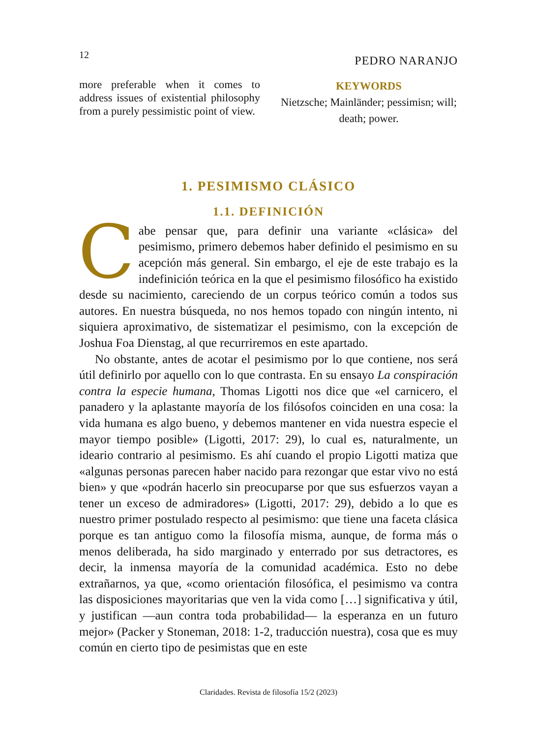12 PEDRO NARANJO
more preferable when it comes to address issues of existential philosophy from a purely pessimistic point of view.
KEYWORDS
Nietzsche; Mainländer; pessimisn; will; death; power.
1. PESIMISMO CLÁSICO
1.1. DEFINICIÓN
Cabe pensar que, para definir una variante «clásica» del pesimismo, primero debemos haber definido el pesimismo en su acepción más general. Sin embargo, el eje de este trabajo es la indefinición teórica en la que el pesimismo filosófico ha existido desde su nacimiento, careciendo de un corpus teórico común a todos sus autores. En nuestra búsqueda, no nos hemos topado con ningún intento, ni siquiera aproximativo, de sistematizar el pesimismo, con la excepción de Joshua Foa Dienstag, al que recurriremos en este apartado.
No obstante, antes de acotar el pesimismo por lo que contiene, nos será útil definirlo por aquello con lo que contrasta. En su ensayo La conspiración contra la especie humana, Thomas Ligotti nos dice que «el carnicero, el panadero y la aplastante mayoría de los filósofos coinciden en una cosa: la vida humana es algo bueno, y debemos mantener en vida nuestra especie el mayor tiempo posible» (Ligotti, 2017: 29), lo cual es, naturalmente, un ideario contrario al pesimismo. Es ahí cuando el propio Ligotti matiza que «algunas personas parecen haber nacido para rezongar que estar vivo no está bien» y que «podrán hacerlo sin preocuparse por que sus esfuerzos vayan a tener un exceso de admiradores» (Ligotti, 2017: 29), debido a lo que es nuestro primer postulado respecto al pesimismo: que tiene una faceta clásica porque es tan antiguo como la filosofía misma, aunque, de forma más o menos deliberada, ha sido marginado y enterrado por sus detractores, es decir, la inmensa mayoría de la comunidad académica. Esto no debe extrañarnos, ya que, «como orientación filosófica, el pesimismo va contra las disposiciones mayoritarias que ven la vida como […] significativa y útil, y justifican —aun contra toda probabilidad— la esperanza en un futuro mejor» (Packer y Stoneman, 2018: 1-2, traducción nuestra), cosa que es muy común en cierto tipo de pesimistas que en este
Claridades. Revista de filosofía 15/2 (2023)